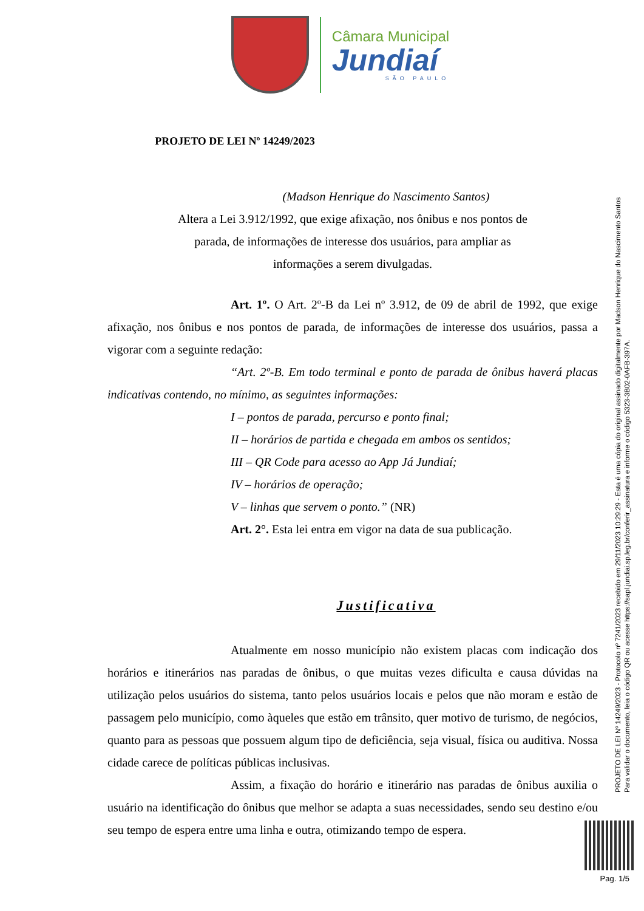Câmara Municipal
Jundiaí
SÃO PAULO
PROJETO DE LEI Nº 14249/2023
(Madson Henrique do Nascimento Santos)
Altera a Lei 3.912/1992, que exige afixação, nos ônibus e nos pontos de parada, de informações de interesse dos usuários, para ampliar as informações a serem divulgadas.
Art. 1º. O Art. 2º-B da Lei nº 3.912, de 09 de abril de 1992, que exige afixação, nos ônibus e nos pontos de parada, de informações de interesse dos usuários, passa a vigorar com a seguinte redação:
“Art. 2º-B. Em todo terminal e ponto de parada de ônibus haverá placas indicativas contendo, no mínimo, as seguintes informações:
I – pontos de parada, percurso e ponto final;
II – horários de partida e chegada em ambos os sentidos;
III – QR Code para acesso ao App Já Jundiaí;
IV – horários de operação;
V – linhas que servem o ponto.” (NR)
Art. 2°. Esta lei entra em vigor na data de sua publicação.
Justificativa
Atualmente em nosso município não existem placas com indicação dos horários e itinerários nas paradas de ônibus, o que muitas vezes dificulta e causa dúvidas na utilização pelos usuários do sistema, tanto pelos usuários locais e pelos que não moram e estão de passagem pelo município, como àqueles que estão em trânsito, quer motivo de turismo, de negócios, quanto para as pessoas que possuem algum tipo de deficiência, seja visual, física ou auditiva. Nossa cidade carece de políticas públicas inclusivas.
Assim, a fixação do horário e itinerário nas paradas de ônibus auxilia o usuário na identificação do ônibus que melhor se adapta a suas necessidades, sendo seu destino e/ou seu tempo de espera entre uma linha e outra, otimizando tempo de espera.
PROJETO DE LEI Nº 14249/2023 - Protocolo nº 7241/2023 recebido em 29/11/2023 10:29:29 - Esta é uma cópia do original assinado digitalmente por Madson Henrique do Nascimento Santos
Para validar o documento, leia o código QR ou acesse https://sapl.jundiai.sp.leg.br/conferir_assinatura e informe o código 5323-3B02-0AFB-397A.
Pag. 1/5